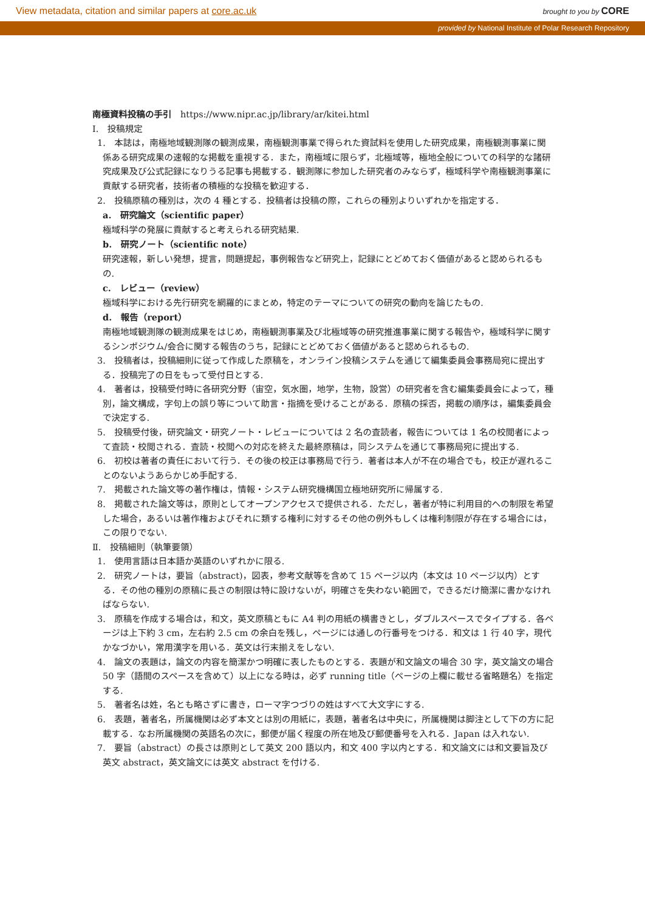View metadata, citation and similar papers at core.ac.uk brought to you by CORE
provided by National Institute of Polar Research Repository
南極資料投稿の手引　https://www.nipr.ac.jp/library/ar/kitei.html
Ⅰ.　投稿規定
1.　本誌は，南極地域観測隊の観測成果，南極観測事業で得られた資試料を使用した研究成果，南極観測事業に関係ある研究成果の速報的な掲載を重視する．また，南極域に限らず，北極域等，極地全般についての科学的な諸研究成果及び公式記録になりうる記事も掲載する．観測隊に参加した研究者のみならず，極域科学や南極観測事業に貢献する研究者，技術者の積極的な投稿を歓迎する．
2.　投稿原稿の種別は，次の 4 種とする．投稿者は投稿の際，これらの種別よりいずれかを指定する．
a.　研究論文（scientific paper）
極域科学の発展に貢献すると考えられる研究結果.
b.　研究ノート（scientific note）
研究速報，新しい発想，提言，問題提起，事例報告など研究上，記録にとどめておく価値があると認められるもの.
c.　レビュー（review）
極域科学における先行研究を網羅的にまとめ，特定のテーマについての研究の動向を論じたもの.
d.　報告（report）
南極地域観測隊の観測成果をはじめ，南極観測事業及び北極域等の研究推進事業に関する報告や，極域科学に関するシンポジウム/会合に関する報告のうち，記録にとどめておく価値があると認められるもの.
3.　投稿者は，投稿細則に従って作成した原稿を，オンライン投稿システムを通じて編集委員会事務局宛に提出する．投稿完了の日をもって受付日とする.
4.　著者は，投稿受付時に各研究分野（宙空，気水圏，地学，生物，設営）の研究者を含む編集委員会によって，種別，論文構成，字句上の誤り等について助言・指摘を受けることがある．原稿の採否，掲載の順序は，編集委員会で決定する.
5.　投稿受付後，研究論文・研究ノート・レビューについては 2 名の査読者，報告については 1 名の校閲者によって査読・校閲される．査読・校閲への対応を終えた最終原稿は，同システムを通じて事務局宛に提出する.
6.　初校は著者の責任において行う．その後の校正は事務局で行う．著者は本人が不在の場合でも，校正が遅れることのないようあらかじめ手配する.
7.　掲載された論文等の著作権は，情報・システム研究機構国立極地研究所に帰属する.
8.　掲載された論文等は，原則としてオープンアクセスで提供される．ただし，著者が特に利用目的への制限を希望した場合，あるいは著作権およびそれに類する権利に対するその他の例外もしくは権利制限が存在する場合には，この限りでない.
Ⅱ.　投稿細則（執筆要領）
1.　使用言語は日本語か英語のいずれかに限る.
2.　研究ノートは，要旨（abstract)，図表，参考文献等を含めて 15 ページ以内（本文は 10 ページ以内）とする．その他の種別の原稿に長さの制限は特に設けないが，明確さを失わない範囲で，できるだけ簡潔に書かなければならない.
3.　原稿を作成する場合は，和文，英文原稿ともに A4 判の用紙の横書きとし，ダブルスペースでタイプする．各ページは上下約 3 cm，左右約 2.5 cm の余白を残し，ページには通しの行番号をつける．和文は 1 行 40 字，現代かなづかい，常用漢字を用いる．英文は行末揃えをしない.
4.　論文の表題は，論文の内容を簡潔かつ明確に表したものとする．表題が和文論文の場合 30 字，英文論文の場合 50 字（語間のスペースを含めて）以上になる時は，必ず running title（ページの上欄に載せる省略題名）を指定する.
5.　著者名は姓，名とも略さずに書き，ローマ字つづりの姓はすべて大文字にする.
6.　表題，著者名，所属機関は必ず本文とは別の用紙に，表題，著者名は中央に，所属機関は脚注として下の方に記載する．なお所属機関の英語名の次に，郵便が届く程度の所在地及び郵便番号を入れる．Japan は入れない.
7.　要旨（abstract）の長さは原則として英文 200 語以内，和文 400 字以内とする．和文論文には和文要旨及び英文 abstract，英文論文には英文 abstract を付ける.